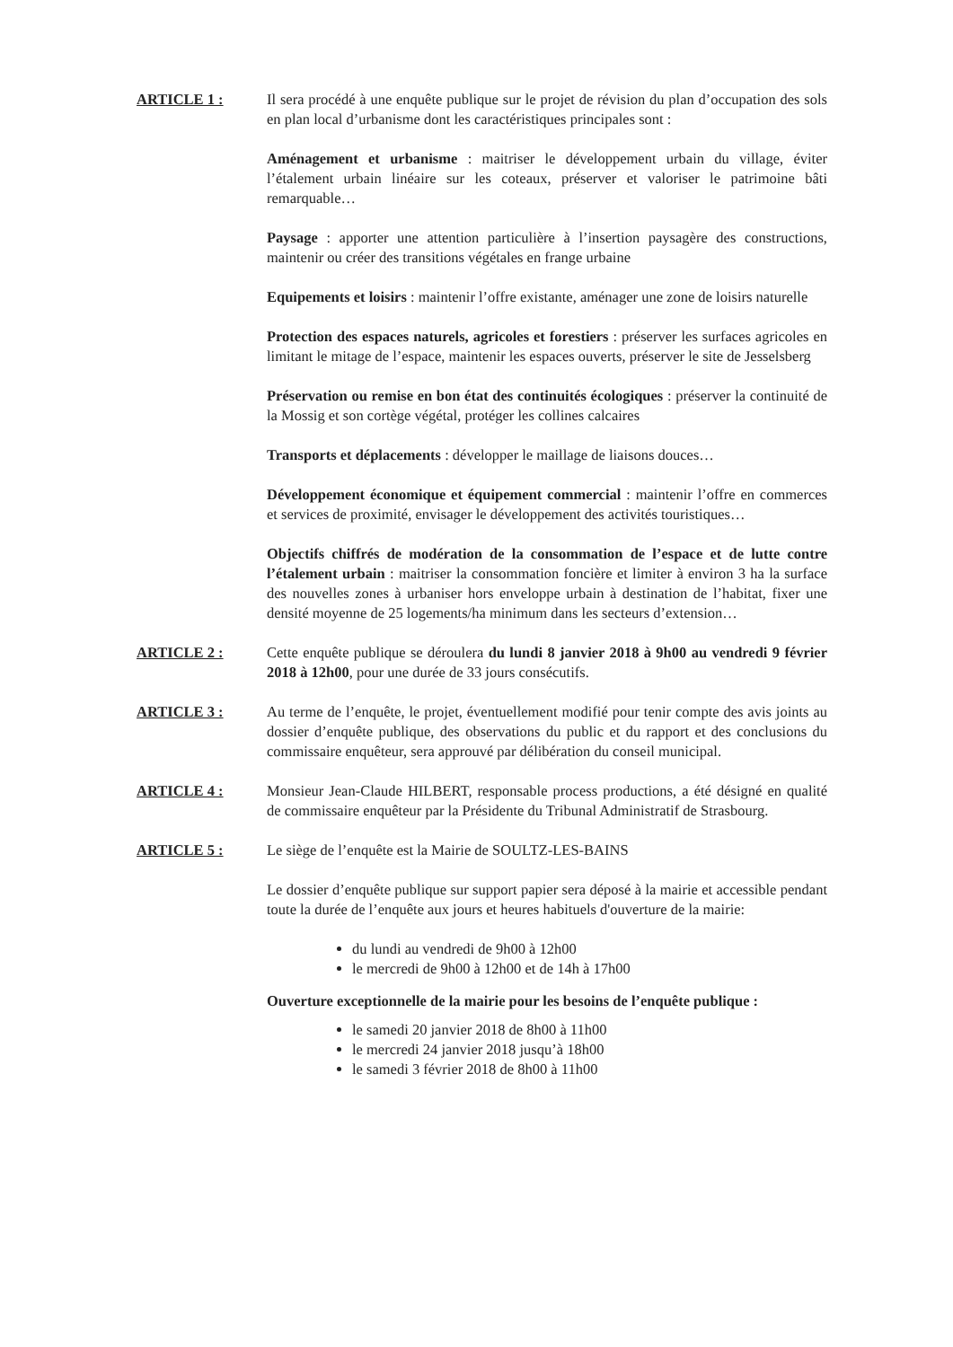ARTICLE 1 : Il sera procédé à une enquête publique sur le projet de révision du plan d’occupation des sols en plan local d’urbanisme dont les caractéristiques principales sont :
Aménagement et urbanisme : maitriser le développement urbain du village, éviter l’étalement urbain linéaire sur les coteaux, préserver et valoriser le patrimoine bâti remarquable…
Paysage : apporter une attention particulière à l’insertion paysagère des constructions, maintenir ou créer des transitions végétales en frange urbaine
Equipements et loisirs : maintenir l’offre existante, aménager une zone de loisirs naturelle
Protection des espaces naturels, agricoles et forestiers : préserver les surfaces agricoles en limitant le mitage de l’espace, maintenir les espaces ouverts, préserver le site de Jesselsberg
Préservation ou remise en bon état des continuités écologiques : préserver la continuité de la Mossig et son cortège végétal, protéger les collines calcaires
Transports et déplacements : développer le maillage de liaisons douces…
Développement économique et équipement commercial : maintenir l’offre en commerces et services de proximité, envisager le développement des activités touristiques…
Objectifs chiffrés de modération de la consommation de l’espace et de lutte contre l’étalement urbain : maitriser la consommation foncière et limiter à environ 3 ha la surface des nouvelles zones à urbaniser hors enveloppe urbain à destination de l’habitat, fixer une densité moyenne de 25 logements/ha minimum dans les secteurs d’extension…
ARTICLE 2 : Cette enquête publique se déroulera du lundi 8 janvier 2018 à 9h00 au vendredi 9 février 2018 à 12h00, pour une durée de 33 jours consécutifs.
ARTICLE 3 : Au terme de l’enquête, le projet, éventuellement modifié pour tenir compte des avis joints au dossier d’enquête publique, des observations du public et du rapport et des conclusions du commissaire enquêteur, sera approuvé par délibération du conseil municipal.
ARTICLE 4 : Monsieur Jean-Claude HILBERT, responsable process productions, a été désigné en qualité de commissaire enquêteur par la Présidente du Tribunal Administratif de Strasbourg.
ARTICLE 5 : Le siège de l’enquête est la Mairie de SOULTZ-LES-BAINS
Le dossier d’enquête publique sur support papier sera déposé à la mairie et accessible pendant toute la durée de l’enquête aux jours et heures habituels d'ouverture de la mairie:
du lundi au vendredi de 9h00 à 12h00
le mercredi de 9h00 à 12h00 et de 14h à 17h00
Ouverture exceptionnelle de la mairie pour les besoins de l’enquête publique :
le samedi 20 janvier 2018 de 8h00 à 11h00
le mercredi 24 janvier 2018 jusqu’à 18h00
le samedi 3 février 2018 de 8h00 à 11h00